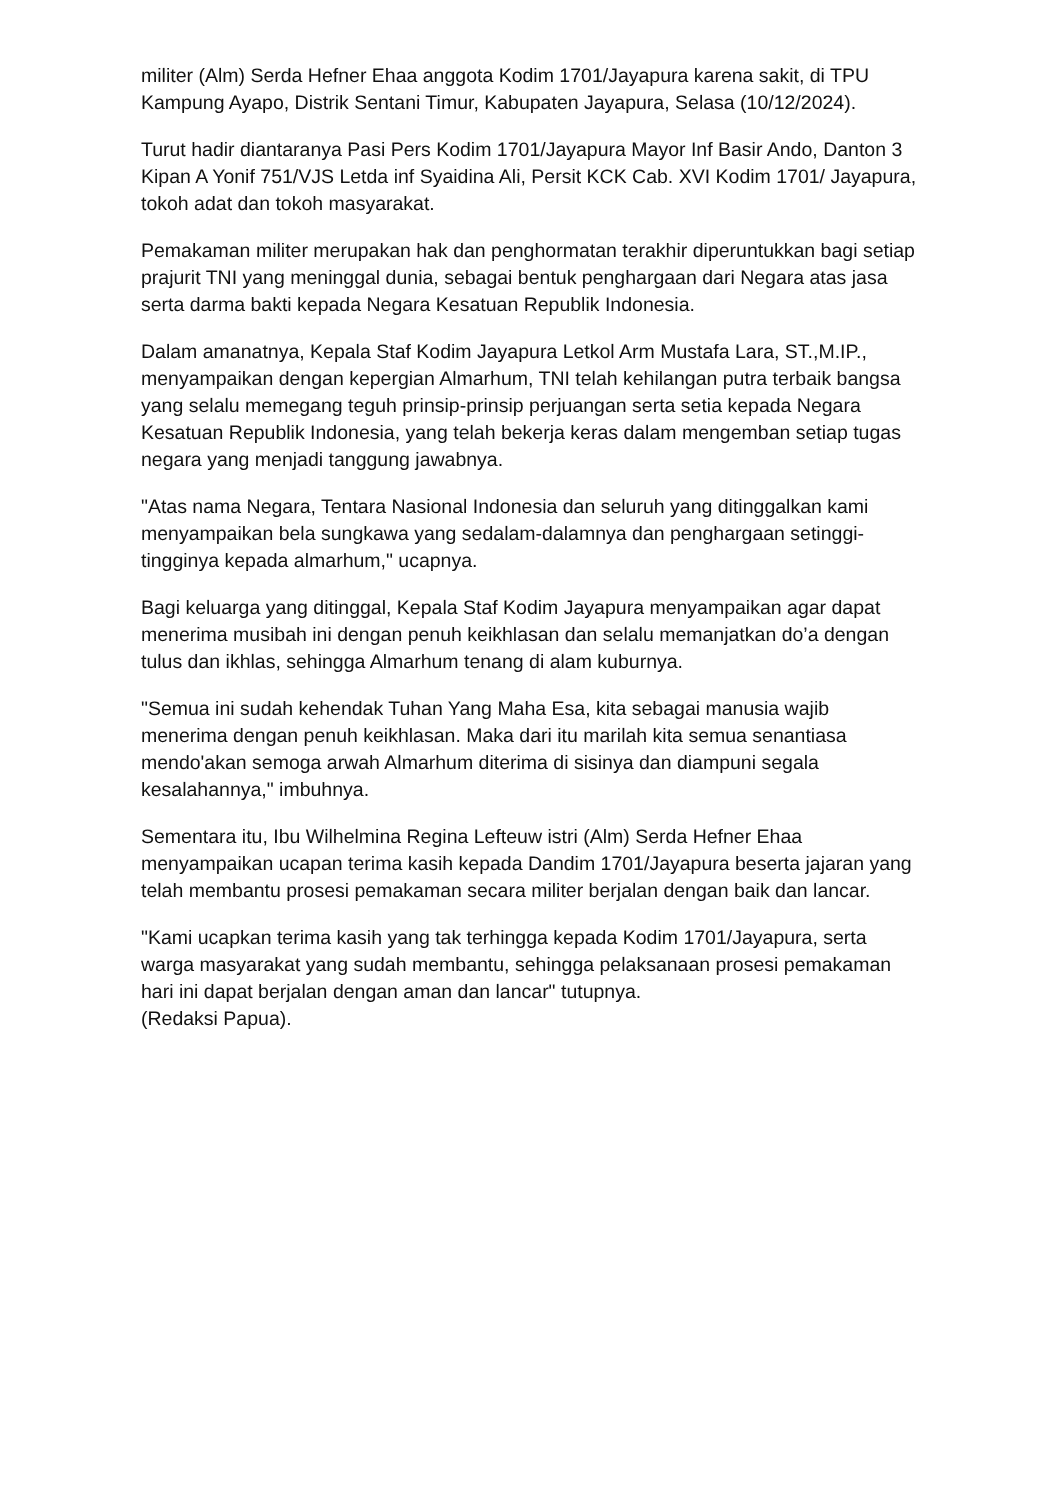militer (Alm) Serda Hefner Ehaa anggota Kodim 1701/Jayapura karena sakit, di TPU Kampung Ayapo, Distrik Sentani Timur, Kabupaten Jayapura, Selasa (10/12/2024).
Turut hadir diantaranya Pasi Pers Kodim 1701/Jayapura Mayor Inf Basir Ando, Danton 3 Kipan A Yonif 751/VJS Letda inf Syaidina Ali, Persit KCK Cab. XVI Kodim 1701/ Jayapura, tokoh adat dan tokoh masyarakat.
Pemakaman militer merupakan hak dan penghormatan terakhir diperuntukkan bagi setiap prajurit TNI yang meninggal dunia, sebagai bentuk penghargaan dari Negara atas jasa serta darma bakti kepada Negara Kesatuan Republik Indonesia.
Dalam amanatnya, Kepala Staf Kodim Jayapura Letkol Arm Mustafa Lara, ST.,M.IP., menyampaikan dengan kepergian Almarhum, TNI telah kehilangan putra terbaik bangsa yang selalu memegang teguh prinsip-prinsip perjuangan serta setia kepada Negara Kesatuan Republik Indonesia, yang telah bekerja keras dalam mengemban setiap tugas negara yang menjadi tanggung jawabnya.
"Atas nama Negara, Tentara Nasional Indonesia dan seluruh yang ditinggalkan kami menyampaikan bela sungkawa yang sedalam-dalamnya dan penghargaan setinggi-tingginya kepada almarhum," ucapnya.
Bagi keluarga yang ditinggal, Kepala Staf Kodim Jayapura menyampaikan agar dapat menerima musibah ini dengan penuh keikhlasan dan selalu memanjatkan do’a dengan tulus dan ikhlas, sehingga Almarhum tenang di alam kuburnya.
"Semua ini sudah kehendak Tuhan Yang Maha Esa, kita sebagai manusia wajib menerima dengan penuh keikhlasan. Maka dari itu marilah kita semua senantiasa mendo'akan semoga arwah Almarhum diterima di sisinya dan diampuni segala kesalahannya," imbuhnya.
Sementara itu, Ibu Wilhelmina Regina Lefteuw istri (Alm) Serda Hefner Ehaa menyampaikan ucapan terima kasih kepada Dandim 1701/Jayapura beserta jajaran yang telah membantu prosesi pemakaman secara militer berjalan dengan baik dan lancar.
"Kami ucapkan terima kasih yang tak terhingga kepada Kodim 1701/Jayapura, serta warga masyarakat yang sudah membantu, sehingga pelaksanaan prosesi pemakaman hari ini dapat berjalan dengan aman dan lancar" tutupnya.
(Redaksi Papua).